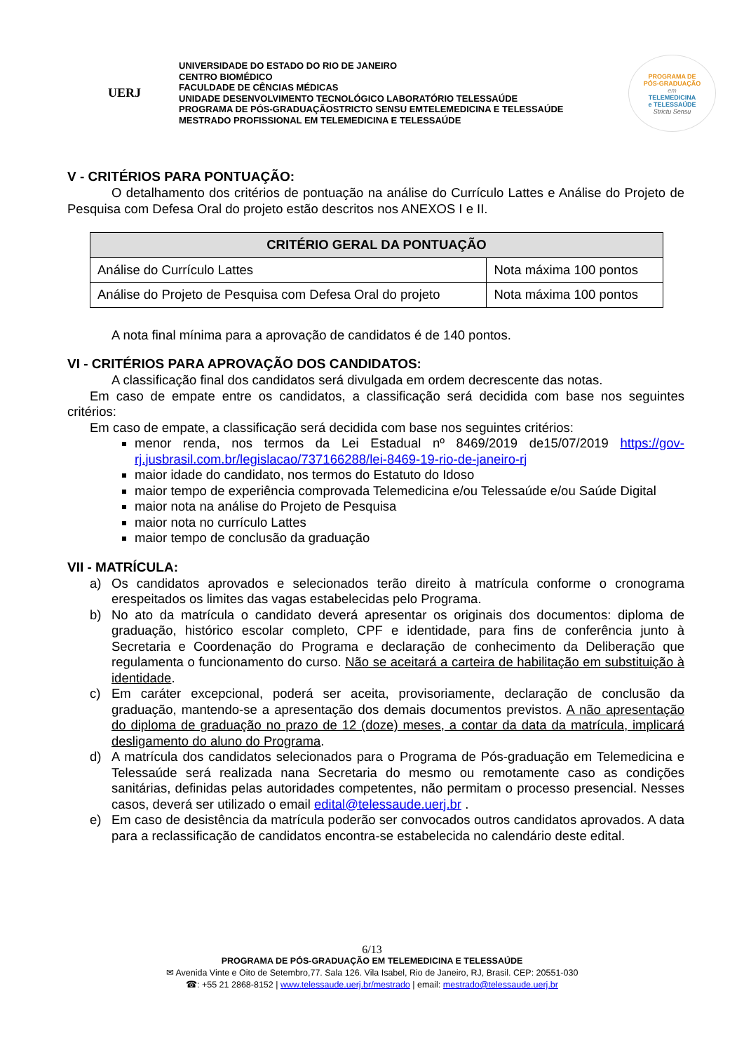UERJ
UNIVERSIDADE DO ESTADO DO RIO DE JANEIRO
CENTRO BIOMÉDICO
FACULDADE DE CÊNCIAS MÉDICAS
UNIDADE DESENVOLVIMENTO TECNOLÓGICO LABORATÓRIO TELESSAÚDE
PROGRAMA DE PÓS-GRADUAÇÃOSTRICTO SENSU EMTELEMEDICINA E TELESSAÚDE
MESTRADO PROFISSIONAL EM TELEMEDICINA E TELESSAÚDE
PROGRAMA DE
PÓS-GRADUAÇÃO
em
TELEMEDICINA
e TELESSAÚDE
Strictu Sensu
V - CRITÉRIOS PARA PONTUAÇÃO:
O detalhamento dos critérios de pontuação na análise do Currículo Lattes e Análise do Projeto de Pesquisa com Defesa Oral do projeto estão descritos nos ANEXOS I e II.
| CRITÉRIO GERAL DA PONTUAÇÃO | |
| --- | --- |
| Análise do Currículo Lattes | Nota máxima 100 pontos |
| Análise do Projeto de Pesquisa com Defesa Oral do projeto | Nota máxima 100 pontos |
A nota final mínima para a aprovação de candidatos é de 140 pontos.
VI - CRITÉRIOS PARA APROVAÇÃO DOS CANDIDATOS:
A classificação final dos candidatos será divulgada em ordem decrescente das notas.
Em caso de empate entre os candidatos, a classificação será decidida com base nos seguintes critérios:
Em caso de empate, a classificação será decidida com base nos seguintes critérios:
menor renda, nos termos da Lei Estadual nº 8469/2019 de15/07/2019 https://gov-rj.jusbrasil.com.br/legislacao/737166288/lei-8469-19-rio-de-janeiro-rj
maior idade do candidato, nos termos do Estatuto do Idoso
maior tempo de experiência comprovada Telemedicina e/ou Telessaúde e/ou Saúde Digital
maior nota na análise do Projeto de Pesquisa
maior nota no currículo Lattes
maior tempo de conclusão da graduação
VII - MATRÍCULA:
a) Os candidatos aprovados e selecionados terão direito à matrícula conforme o cronograma erespeitados os limites das vagas estabelecidas pelo Programa.
b) No ato da matrícula o candidato deverá apresentar os originais dos documentos: diploma de graduação, histórico escolar completo, CPF e identidade, para fins de conferência junto à Secretaria e Coordenação do Programa e declaração de conhecimento da Deliberação que regulamenta o funcionamento do curso. Não se aceitará a carteira de habilitação em substituição à identidade.
c) Em caráter excepcional, poderá ser aceita, provisoriamente, declaração de conclusão da graduação, mantendo-se a apresentação dos demais documentos previstos. A não apresentação do diploma de graduação no prazo de 12 (doze) meses, a contar da data da matrícula, implicará desligamento do aluno do Programa.
d) A matrícula dos candidatos selecionados para o Programa de Pós-graduação em Telemedicina e Telessaúde será realizada nana Secretaria do mesmo ou remotamente caso as condições sanitárias, definidas pelas autoridades competentes, não permitam o processo presencial. Nesses casos, deverá ser utilizado o email edital@telessaude.uerj.br .
e) Em caso de desistência da matrícula poderão ser convocados outros candidatos aprovados. A data para a reclassificação de candidatos encontra-se estabelecida no calendário deste edital.
6/13
PROGRAMA DE PÓS-GRADUAÇÃO EM TELEMEDICINA E TELESSAÚDE
✉ Avenida Vinte e Oito de Setembro,77. Sala 126. Vila Isabel, Rio de Janeiro, RJ, Brasil. CEP: 20551-030
☎: +55 21 2868-8152 | www.telessaude.uerj.br/mestrado | email: mestrado@telessaude.uerj.br